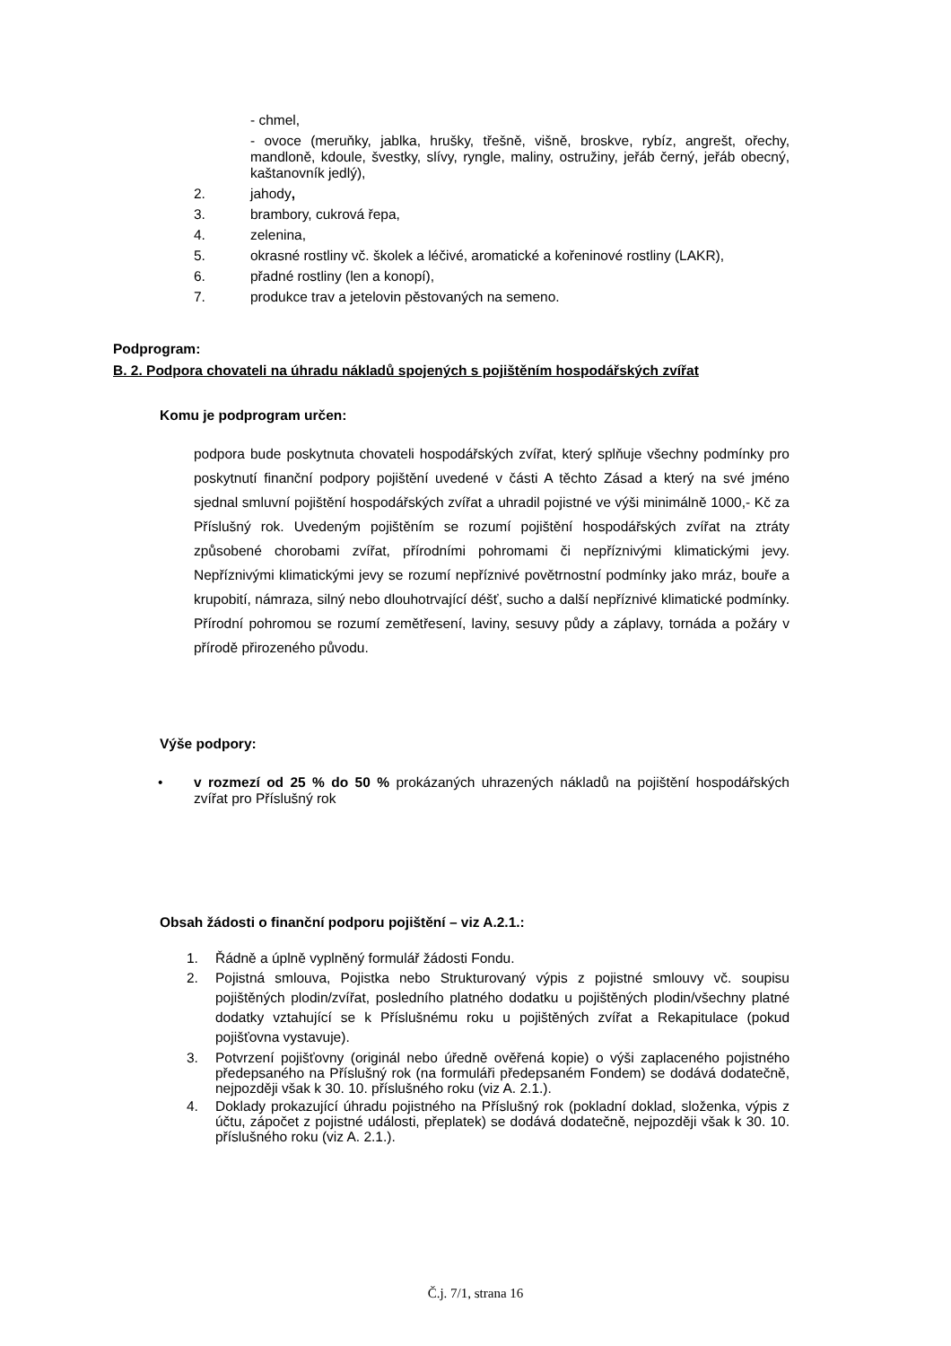- chmel,
- ovoce (meruňky, jablka, hrušky, třešně, višně, broskve, rybíz, angrešt, ořechy, mandloně, kdoule, švestky, slívy, ryngle, maliny, ostružiny, jeřáb černý, jeřáb obecný, kaštanovník jedlý),
2. jahody,
3. brambory, cukrová řepa,
4. zelenina,
5. okrasné rostliny vč. školek a léčivé, aromatické a kořeninové rostliny (LAKR),
6. přadné rostliny (len a konopí),
7. produkce trav a jetelovin pěstovaných na semeno.
Podprogram:
B. 2. Podpora chovateli na úhradu nákladů spojených s pojištěním hospodářských zvířat
Komu je podprogram určen:
podpora bude poskytnuta chovateli hospodářských zvířat, který splňuje všechny podmínky pro poskytnutí finanční podpory pojištění uvedené v části A těchto Zásad a který na své jméno sjednal smluvní pojištění hospodářských zvířat a uhradil pojistné ve výši minimálně 1000,- Kč za Příslušný rok. Uvedeným pojištěním se rozumí pojištění hospodářských zvířat na ztráty způsobené chorobami zvířat, přírodními pohromami či nepříznivými klimatickými jevy. Nepříznivými klimatickými jevy se rozumí nepříznivé povětrnostní podmínky jako mráz, bouře a krupobití, námraza, silný nebo dlouhotrvající déšť, sucho a další nepříznivé klimatické podmínky. Přírodní pohromou se rozumí zemětřesení, laviny, sesuvy půdy a záplavy, tornáda a požáry v přírodě přirozeného původu.
Výše podpory:
•
v rozmezí od 25 % do 50 % prokázaných uhrazených nákladů na pojištění hospodářských zvířat pro Příslušný rok
Obsah žádosti o finanční podporu pojištění – viz A.2.1.:
1. Řádně a úplně vyplněný formulář žádosti Fondu.
2. Pojistná smlouva, Pojistka nebo Strukturovaný výpis z pojistné smlouvy vč. soupisu pojištěných plodin/zvířat, posledního platného dodatku u pojištěných plodin/všechny platné dodatky vztahující se k Příslušnému roku u pojištěných zvířat a Rekapitulace (pokud pojišťovna vystavuje).
3. Potvrzení pojišťovny (originál nebo úředně ověřená kopie) o výši zaplaceného pojistného předepsaného na Příslušný rok (na formuláři předepsaném Fondem) se dodává dodatečně, nejpozději však k 30. 10. příslušného roku (viz A. 2.1.).
4. Doklady prokazující úhradu pojistného na Příslušný rok (pokladní doklad, složenka, výpis z účtu, zápočet z pojistné události, přeplatek) se dodává dodatečně, nejpozději však k 30. 10. příslušného roku (viz A. 2.1.).
Č.j. 7/1, strana 16